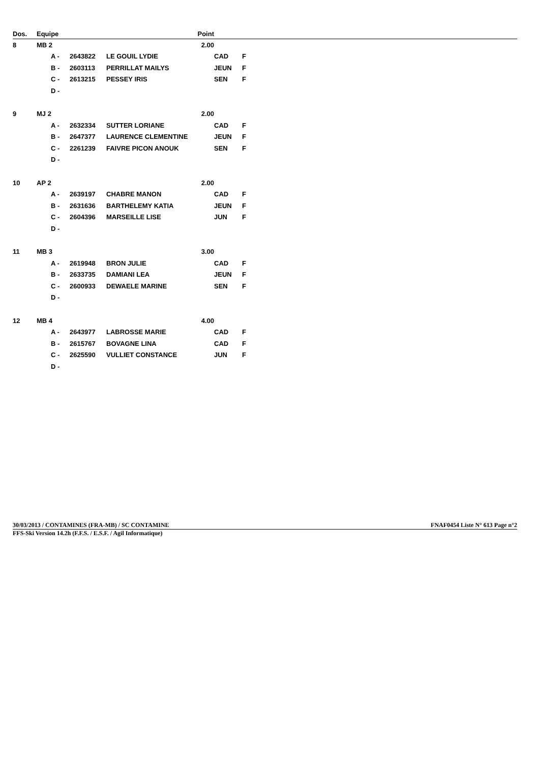| Dos. | Equipe | | | | Point | | |
| --- | --- | --- | --- | --- | --- | --- | --- |
| 8 | MB 2 | | | | 2.00 | | |
| | | A - | 2643822 | LE GOUIL LYDIE | | CAD | F |
| | | B - | 2603113 | PERRILLAT MAILYS | | JEUN | F |
| | | C - | 2613215 | PESSEY IRIS | | SEN | F |
| | | D - | | | | | |
| 9 | MJ 2 | | | | 2.00 | | |
| | | A - | 2632334 | SUTTER LORIANE | | CAD | F |
| | | B - | 2647377 | LAURENCE CLEMENTINE | | JEUN | F |
| | | C - | 2261239 | FAIVRE PICON ANOUK | | SEN | F |
| | | D - | | | | | |
| 10 | AP 2 | | | | 2.00 | | |
| | | A - | 2639197 | CHABRE MANON | | CAD | F |
| | | B - | 2631636 | BARTHELEMY KATIA | | JEUN | F |
| | | C - | 2604396 | MARSEILLE LISE | | JUN | F |
| | | D - | | | | | |
| 11 | MB 3 | | | | 3.00 | | |
| | | A - | 2619948 | BRON JULIE | | CAD | F |
| | | B - | 2633735 | DAMIANI LEA | | JEUN | F |
| | | C - | 2600933 | DEWAELE MARINE | | SEN | F |
| | | D - | | | | | |
| 12 | MB 4 | | | | 4.00 | | |
| | | A - | 2643977 | LABROSSE MARIE | | CAD | F |
| | | B - | 2615767 | BOVAGNE LINA | | CAD | F |
| | | C - | 2625590 | VULLIET CONSTANCE | | JUN | F |
| | | D - | | | | | |
30/03/2013 / CONTAMINES (FRA-MB) / SC CONTAMINE FNAF0454 Liste N° 613 Page n°2
FFS-Ski Version 14.2h (F.F.S. / E.S.F. / Agil Informatique)